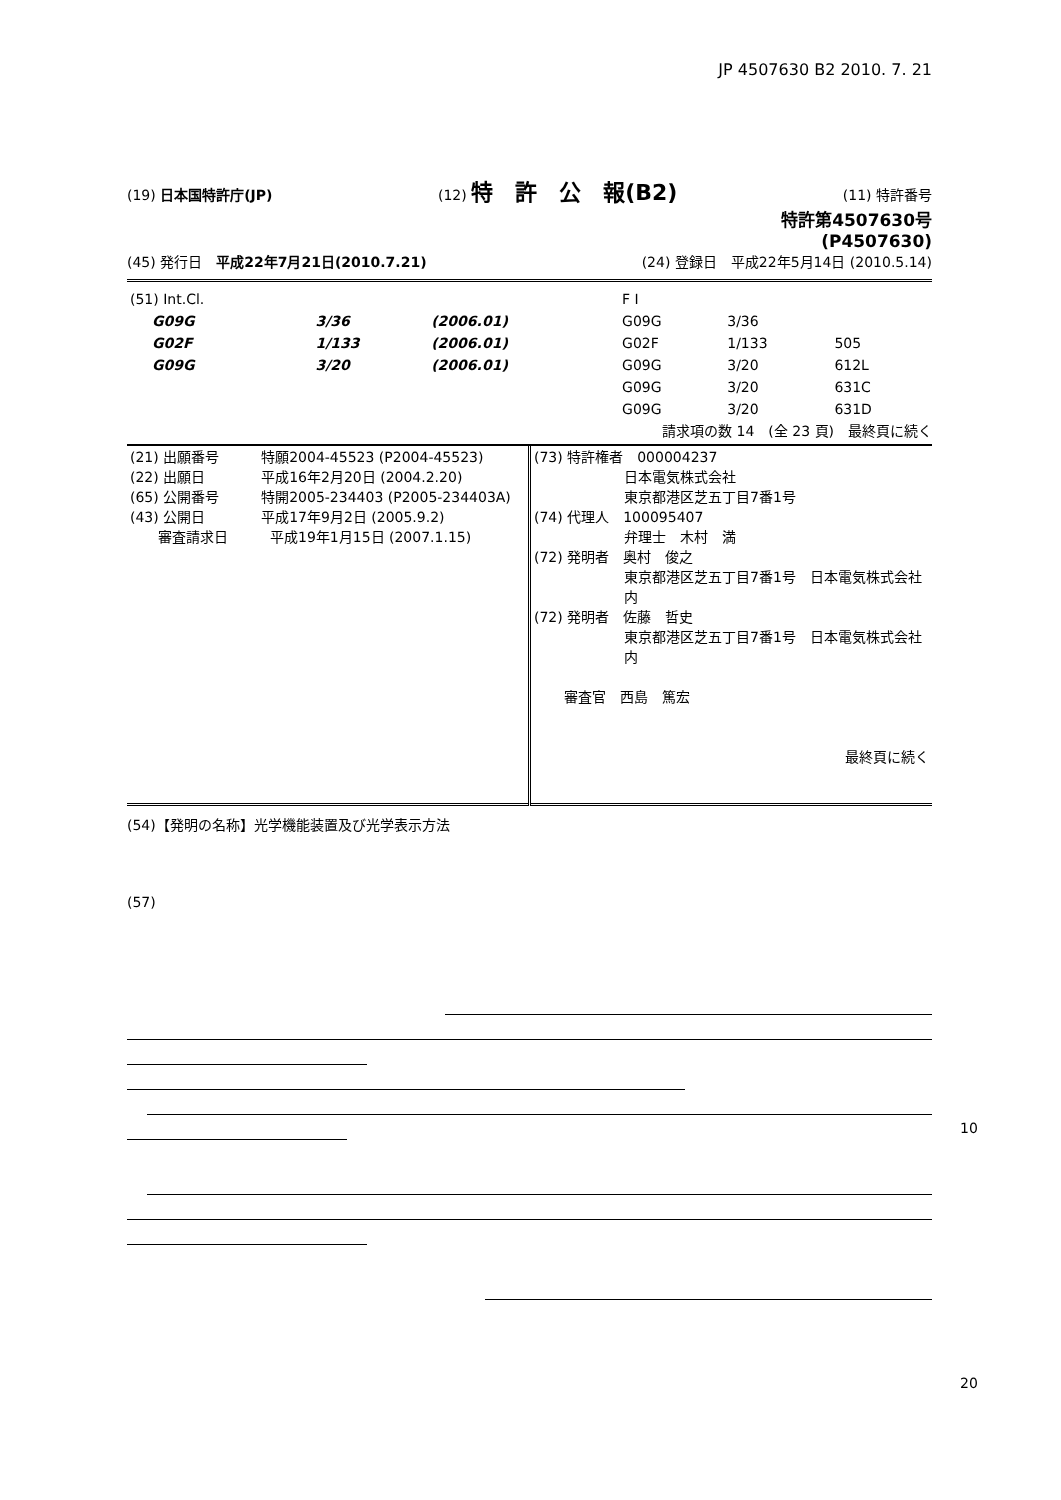JP 4507630 B2 2010. 7. 21
(19) 日本国特許庁(JP) (12) 特　許　公　報(B2) (11) 特許番号
特許第4507630号
(P4507630)
(45) 発行日　平成22年7月21日(2010.7.21) (24) 登録日　平成22年5月14日 (2010.5.14)
| (51) Int.Cl. | | | F I | | |
| G09G | 3/36 | (2006.01) | G09G | 3/36 | |
| G02F | 1/133 | (2006.01) | G02F | 1/133 | 505 |
| G09G | 3/20 | (2006.01) | G09G | 3/20 | 612L |
| | | | G09G | 3/20 | 631C |
| | | | G09G | 3/20 | 631D |
請求項の数 14　(全 23 頁)　最終頁に続く
| (21) 出願番号 特願2004-45523 (P2004-45523) (22) 出願日 平成16年2月20日 (2004.2.20) (65) 公開番号 特開2005-234403 (P2005-234403A) (43) 公開日 平成17年9月2日 (2005.9.2) 審査請求日 平成19年1月15日 (2007.1.15) | (73) 特許権者 000004237 日本電気株式会社 東京都港区芝五丁目7番1号 (74) 代理人 100095407 弁理士 木村 満 (72) 発明者 奥村 俊之 東京都港区芝五丁目7番1号 日本電気株式会社内 (72) 発明者 佐藤 哲史 東京都港区芝五丁目7番1号 日本電気株式会社内 審査官 西島 篤宏 最終頁に続く |
(54)【発明の名称】光学機能装置及び光学表示方法
(57)
10
20